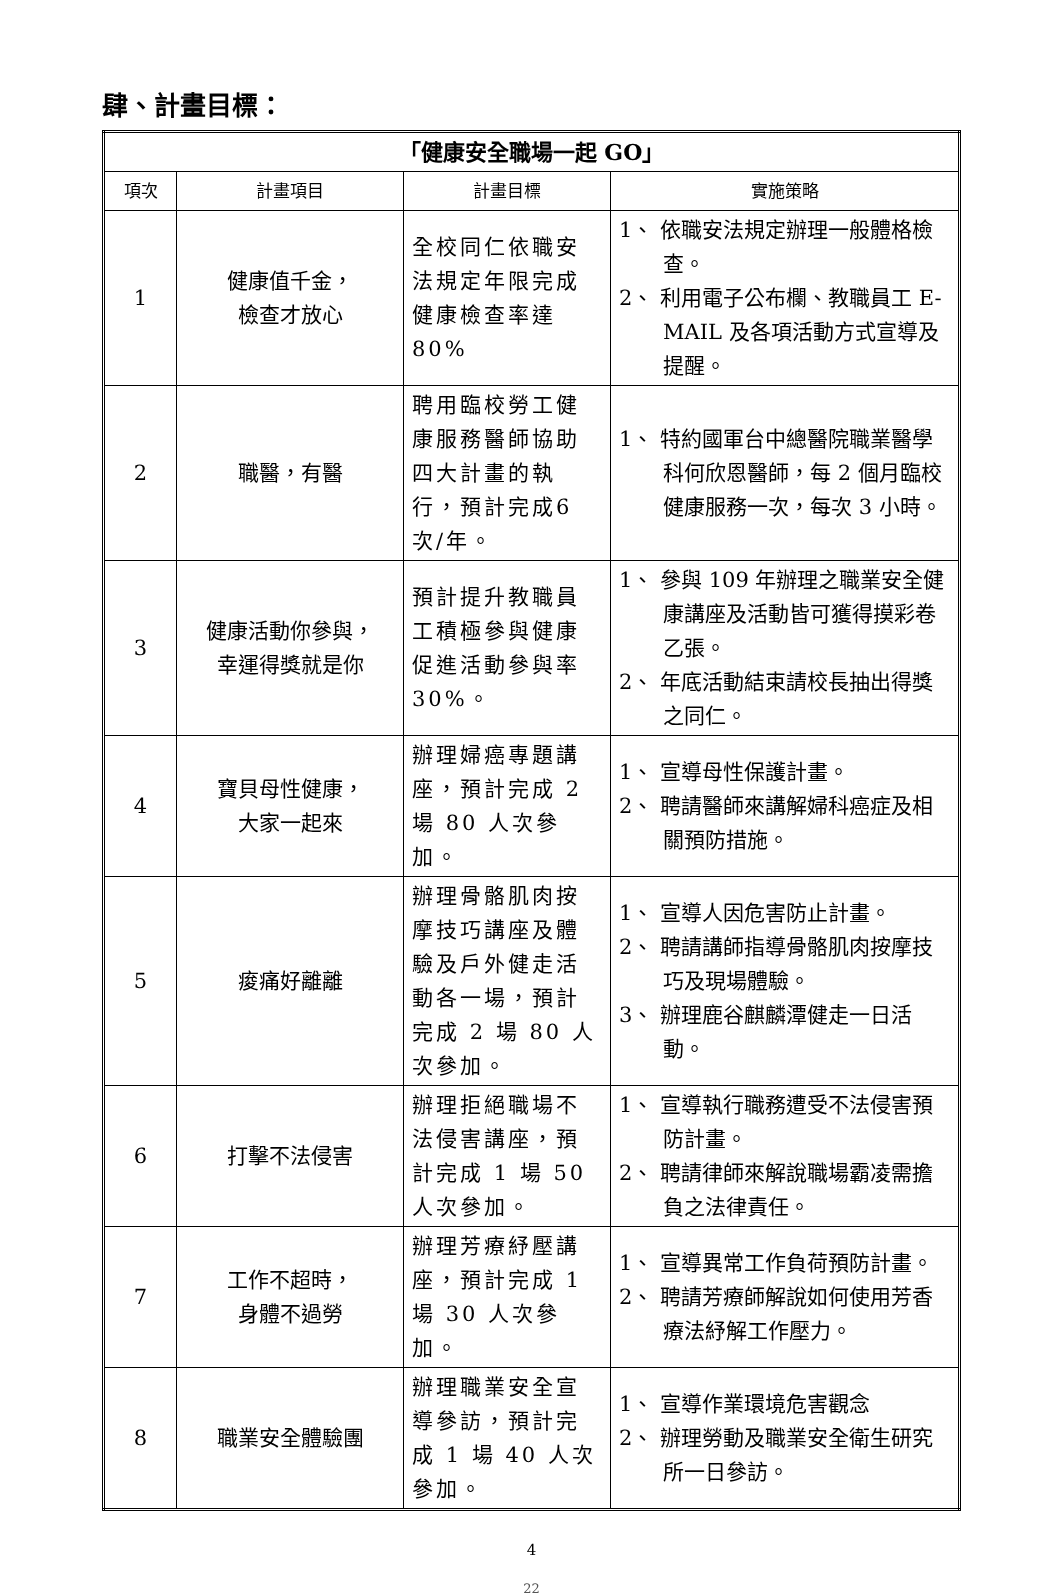肆、計畫目標：
| 「健康安全職場一起 GO」 | | | |
| 項次 | 計畫項目 | 計畫目標 | 實施策略 |
| 1 | 健康值千金， 檢查才放心 | 全校同仁依職安法規定年限完成健康檢查率達 80% | 1、 依職安法規定辦理一般體格檢查。 2、 利用電子公布欄、教職員工 E-MAIL 及各項活動方式宣導及提醒。 |
| 2 | 職醫，有醫 | 聘用臨校勞工健康服務醫師協助四大計畫的執行，預計完成6次/年。 | 1、 特約國軍台中總醫院職業醫學科何欣恩醫師，每 2 個月臨校健康服務一次，每次 3 小時。 |
| 3 | 健康活動你參與， 幸運得獎就是你 | 預計提升教職員工積極參與健康促進活動參與率 30%。 | 1、 參與 109 年辦理之職業安全健康講座及活動皆可獲得摸彩卷乙張。 2、 年底活動結束請校長抽出得獎之同仁。 |
| 4 | 寶貝母性健康， 大家一起來 | 辦理婦癌專題講座，預計完成 2 場 80 人次參加。 | 1、 宣導母性保護計畫。 2、 聘請醫師來講解婦科癌症及相關預防措施。 |
| 5 | 痠痛好離離 | 辦理骨骼肌肉按摩技巧講座及體驗及戶外健走活動各一場，預計完成 2 場 80 人次參加。 | 1、 宣導人因危害防止計畫。 2、 聘請講師指導骨骼肌肉按摩技巧及現場體驗。 3、 辦理鹿谷麒麟潭健走一日活動。 |
| 6 | 打擊不法侵害 | 辦理拒絕職場不法侵害講座，預計完成 1 場 50 人次參加。 | 1、 宣導執行職務遭受不法侵害預防計畫。 2、 聘請律師來解說職場霸凌需擔負之法律責任。 |
| 7 | 工作不超時， 身體不過勞 | 辦理芳療紓壓講座，預計完成 1 場 30 人次參加。 | 1、 宣導異常工作負荷預防計畫。 2、 聘請芳療師解說如何使用芳香療法紓解工作壓力。 |
| 8 | 職業安全體驗團 | 辦理職業安全宣導參訪，預計完成 1 場 40 人次參加。 | 1、 宣導作業環境危害觀念 2、 辦理勞動及職業安全衛生研究所一日參訪。 |
4
22